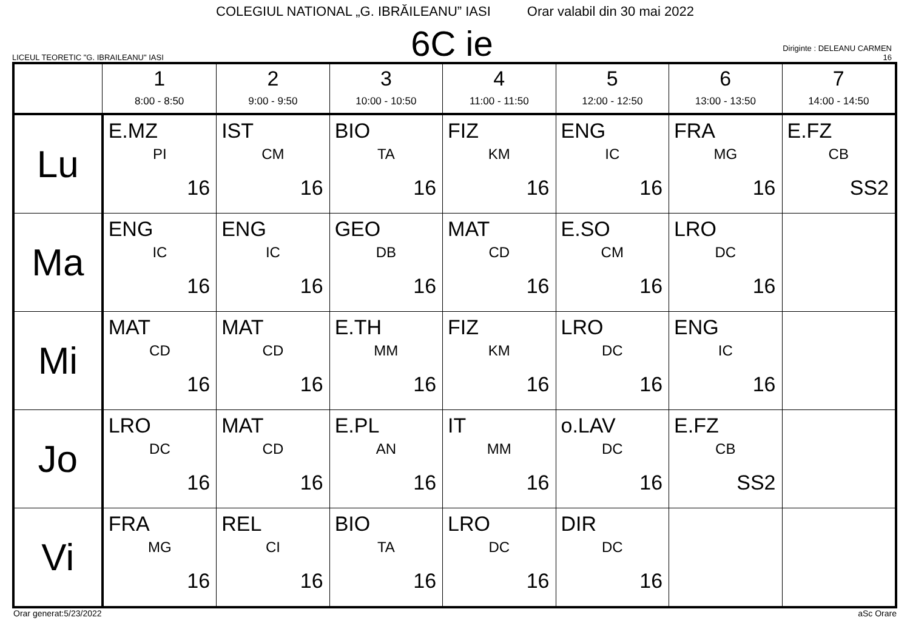COLEGIUL NATIONAL „G. IBRĂILEANU” IASI Orar valabil din 30 mai 2022
LICEUL TEORETIC "G. IBRAILEANU" IASI
6C ie
Diriginte : DELEANU CARMEN
16
| | 1 8:00 - 8:50 | 2 9:00 - 9:50 | 3 10:00 - 10:50 | 4 11:00 - 11:50 | 5 12:00 - 12:50 | 6 13:00 - 13:50 | 7 14:00 - 14:50 |
| --- | --- | --- | --- | --- | --- | --- | --- |
| Lu | E.MZ PI 16 | IST CM 16 | BIO TA 16 | FIZ KM 16 | ENG IC 16 | FRA MG 16 | E.FZ CB SS2 |
| Ma | ENG IC 16 | ENG IC 16 | GEO DB 16 | MAT CD 16 | E.SO CM 16 | LRO DC 16 | |
| Mi | MAT CD 16 | MAT CD 16 | E.TH MM 16 | FIZ KM 16 | LRO DC 16 | ENG IC 16 | |
| Jo | LRO DC 16 | MAT CD 16 | E.PL AN 16 | IT MM 16 | o.LAV DC 16 | E.FZ CB SS2 | |
| Vi | FRA MG 16 | REL CI 16 | BIO TA 16 | LRO DC 16 | DIR DC 16 | | |
Orar generat:5/23/2022 aSc Orare